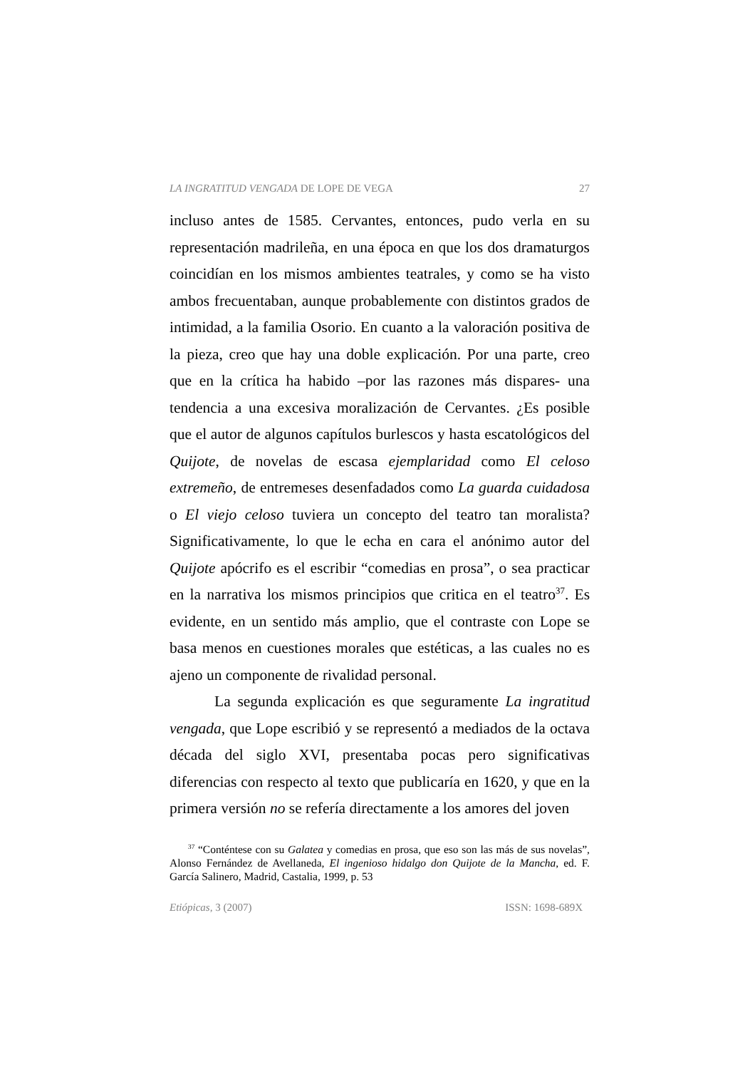LA INGRATITUD VENGADA DE LOPE DE VEGA 27
incluso antes de 1585. Cervantes, entonces, pudo verla en su representación madrileña, en una época en que los dos dramaturgos coincidían en los mismos ambientes teatrales, y como se ha visto ambos frecuentaban, aunque probablemente con distintos grados de intimidad, a la familia Osorio. En cuanto a la valoración positiva de la pieza, creo que hay una doble explicación. Por una parte, creo que en la crítica ha habido –por las razones más dispares- una tendencia a una excesiva moralización de Cervantes. ¿Es posible que el autor de algunos capítulos burlescos y hasta escatológicos del Quijote, de novelas de escasa ejemplaridad como El celoso extremeño, de entremeses desenfadados como La guarda cuidadosa o El viejo celoso tuviera un concepto del teatro tan moralista? Significativamente, lo que le echa en cara el anónimo autor del Quijote apócrifo es el escribir “comedias en prosa”, o sea practicar en la narrativa los mismos principios que critica en el teatro<sup>37</sup>. Es evidente, en un sentido más amplio, que el contraste con Lope se basa menos en cuestiones morales que estéticas, a las cuales no es ajeno un componente de rivalidad personal.
La segunda explicación es que seguramente La ingratitud vengada, que Lope escribió y se representó a mediados de la octava década del siglo XVI, presentaba pocas pero significativas diferencias con respecto al texto que publicaría en 1620, y que en la primera versión no se refería directamente a los amores del joven
<sup>37</sup> “Conténtese con su Galatea y comedias en prosa, que eso son las más de sus novelas”, Alonso Fernández de Avellaneda, El ingenioso hidalgo don Quijote de la Mancha, ed. F. García Salinero, Madrid, Castalia, 1999, p. 53
Etiópicas, 3 (2007) ISSN: 1698-689X